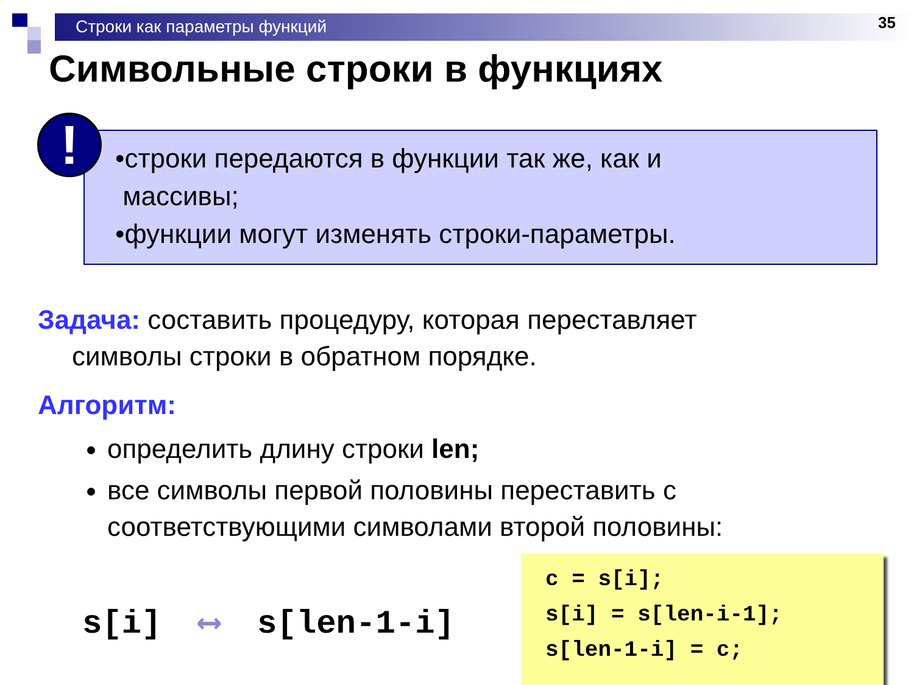Строки как параметры функций 35
Символьные строки в функциях
!
•строки передаются в функции так же, как и
массивы;
•функции могут изменять строки-параметры.
Задача: составить процедуру, которая переставляет
символы строки в обратном порядке.
Алгоритм:
определить длину строки len;
все символы первой половины переставить с соответствующими символами второй половины:
s[i] ⟷ s[len-1-i]
c = s[i];
s[i] = s[len-i-1];
s[len-1-i] = c;